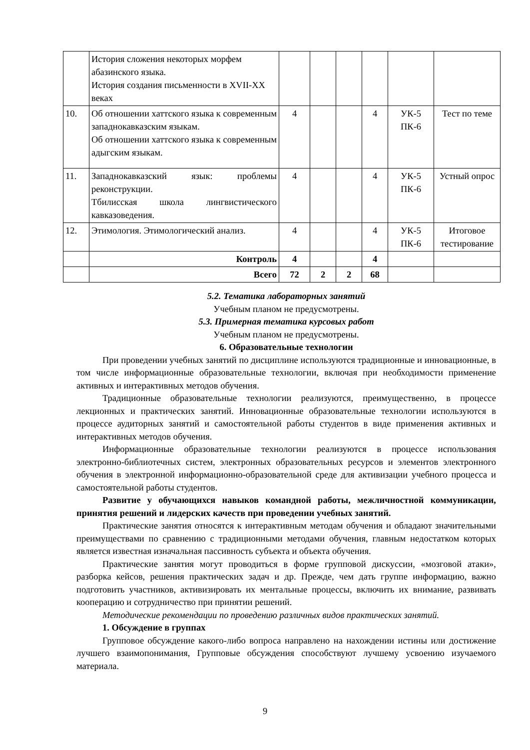| | История сложения некоторых морфем абазинского языка. История создания письменности в XVII-XX веках | | | | | | |
| 10. | Об отношении хаттского языка к современным западнокавказским языкам. Об отношении хаттского языка к современным адыгским языкам. | 4 | | | 4 | УК-5 ПК-6 | Тест по теме |
| 11. | Западнокавказский язык: проблемы реконструкции. Тбилисская школа лингвистического кавказоведения. | 4 | | | 4 | УК-5 ПК-6 | Устный опрос |
| 12. | Этимология. Этимологический анализ. | 4 | | | 4 | УК-5 ПК-6 | Итоговое тестирование |
| | Контроль | 4 | | | 4 | | |
| | Всего | 72 | 2 | 2 | 68 | | |
5.2. Тематика лабораторных занятий
Учебным планом не предусмотрены.
5.3. Примерная тематика курсовых работ
Учебным планом не предусмотрены.
6. Образовательные технологии
При проведении учебных занятий по дисциплине используются традиционные и инновационные, в том числе информационные образовательные технологии, включая при необходимости применение активных и интерактивных методов обучения.
Традиционные образовательные технологии реализуются, преимущественно, в процессе лекционных и практических занятий. Инновационные образовательные технологии используются в процессе аудиторных занятий и самостоятельной работы студентов в виде применения активных и интерактивных методов обучения.
Информационные образовательные технологии реализуются в процессе использования электронно-библиотечных систем, электронных образовательных ресурсов и элементов электронного обучения в электронной информационно-образовательной среде для активизации учебного процесса и самостоятельной работы студентов.
Развитие у обучающихся навыков командной работы, межличностной коммуникации, принятия решений и лидерских качеств при проведении учебных занятий.
Практические занятия относятся к интерактивным методам обучения и обладают значительными преимуществами по сравнению с традиционными методами обучения, главным недостатком которых является известная изначальная пассивность субъекта и объекта обучения.
Практические занятия могут проводиться в форме групповой дискуссии, «мозговой атаки», разборка кейсов, решения практических задач и др. Прежде, чем дать группе информацию, важно подготовить участников, активизировать их ментальные процессы, включить их внимание, развивать кооперацию и сотрудничество при принятии решений.
Методические рекомендации по проведению различных видов практических занятий.
1. Обсуждение в группах
Групповое обсуждение какого-либо вопроса направлено на нахождении истины или достижение лучшего взаимопонимания, Групповые обсуждения способствуют лучшему усвоению изучаемого материала.
9